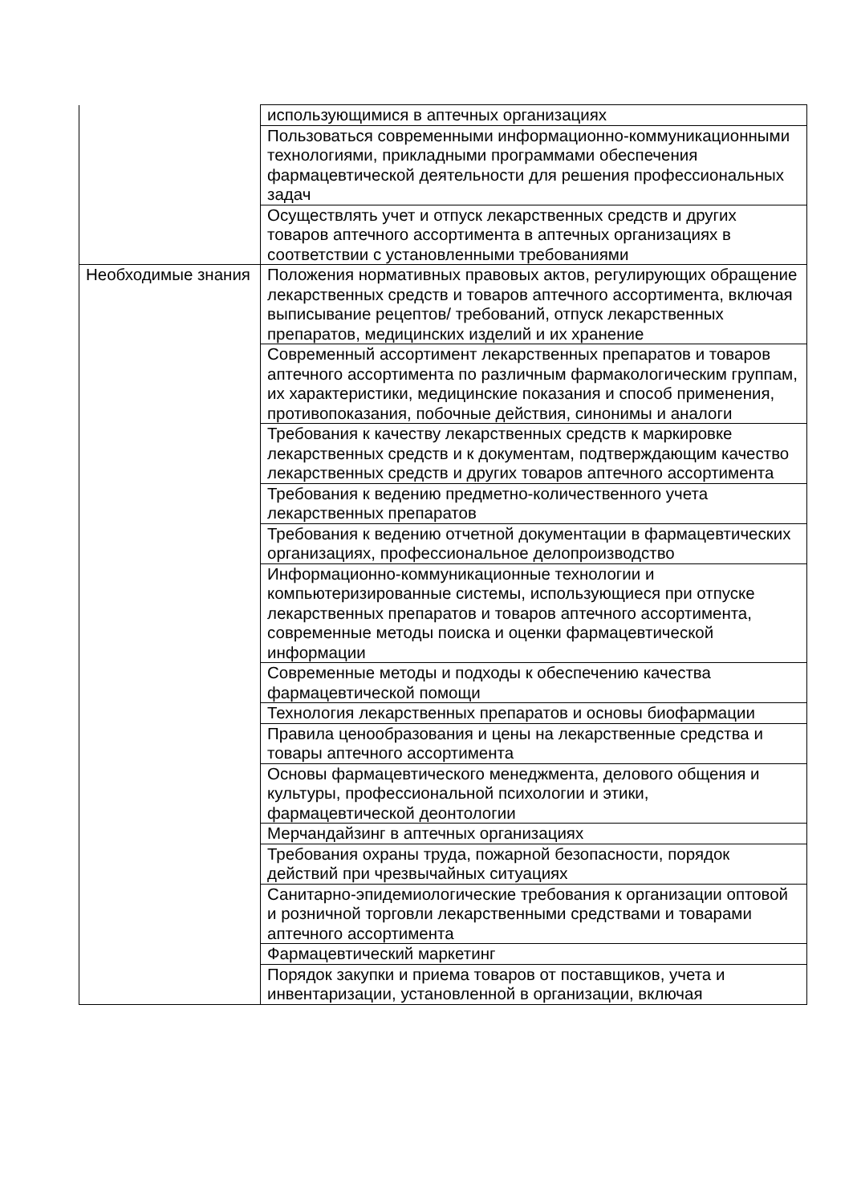| | использующимися в аптечных организациях |
| | Пользоваться современными информационно-коммуникационными технологиями, прикладными программами обеспечения фармацевтической деятельности для решения профессиональных задач |
| | Осуществлять учет и отпуск лекарственных средств и других товаров аптечного ассортимента в аптечных организациях в соответствии с установленными требованиями |
| Необходимые знания | Положения нормативных правовых актов, регулирующих обращение лекарственных средств и товаров аптечного ассортимента, включая выписывание рецептов/ требований, отпуск лекарственных препаратов, медицинских изделий и их хранение |
| | Современный ассортимент лекарственных препаратов и товаров аптечного ассортимента по различным фармакологическим группам, их характеристики, медицинские показания и способ применения, противопоказания, побочные действия, синонимы и аналоги |
| | Требования к качеству лекарственных средств к маркировке лекарственных средств и к документам, подтверждающим качество лекарственных средств и других товаров аптечного ассортимента |
| | Требования к ведению предметно-количественного учета лекарственных препаратов |
| | Требования к ведению отчетной документации в фармацевтических организациях, профессиональное делопроизводство |
| | Информационно-коммуникационные технологии и компьютеризированные системы, использующиеся при отпуске лекарственных препаратов и товаров аптечного ассортимента, современные методы поиска и оценки фармацевтической информации |
| | Современные методы и подходы к обеспечению качества фармацевтической помощи |
| | Технология лекарственных препаратов и основы биофармации |
| | Правила ценообразования и цены на лекарственные средства и товары аптечного ассортимента |
| | Основы фармацевтического менеджмента, делового общения и культуры, профессиональной психологии и этики, фармацевтической деонтологии |
| | Мерчандайзинг в аптечных организациях |
| | Требования охраны труда, пожарной безопасности, порядок действий при чрезвычайных ситуациях |
| | Санитарно-эпидемиологические требования к организации оптовой и розничной торговли лекарственными средствами и товарами аптечного ассортимента |
| | Фармацевтический маркетинг |
| | Порядок закупки и приема товаров от поставщиков, учета и инвентаризации, установленной в организации, включая |